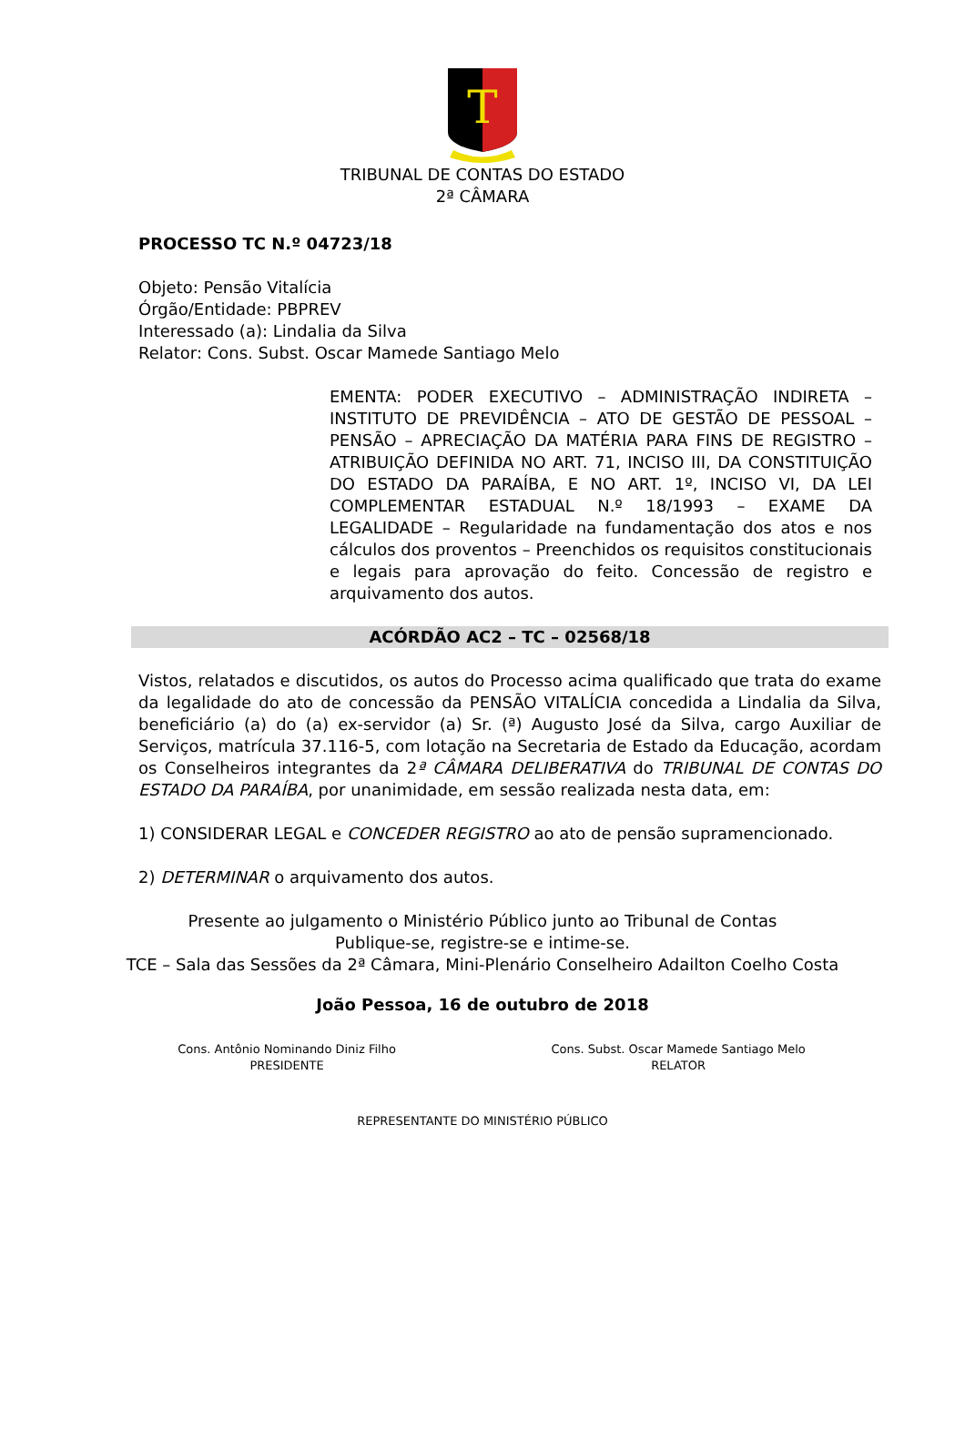T
TRIBUNAL DE CONTAS DO ESTADO
2ª CÂMARA
PROCESSO TC N.º 04723/18
Objeto: Pensão Vitalícia
Órgão/Entidade: PBPREV
Interessado (a): Lindalia da Silva
Relator: Cons. Subst. Oscar Mamede Santiago Melo
EMENTA: PODER EXECUTIVO – ADMINISTRAÇÃO INDIRETA – INSTITUTO DE PREVIDÊNCIA – ATO DE GESTÃO DE PESSOAL – PENSÃO – APRECIAÇÃO DA MATÉRIA PARA FINS DE REGISTRO – ATRIBUIÇÃO DEFINIDA NO ART. 71, INCISO III, DA CONSTITUIÇÃO DO ESTADO DA PARAÍBA, E NO ART. 1º, INCISO VI, DA LEI COMPLEMENTAR ESTADUAL N.º 18/1993 – EXAME DA LEGALIDADE – Regularidade na fundamentação dos atos e nos cálculos dos proventos – Preenchidos os requisitos constitucionais e legais para aprovação do feito. Concessão de registro e arquivamento dos autos.
ACÓRDÃO AC2 – TC – 02568/18
Vistos, relatados e discutidos, os autos do Processo acima qualificado que trata do exame da legalidade do ato de concessão da PENSÃO VITALÍCIA concedida a Lindalia da Silva, beneficiário (a) do (a) ex-servidor (a) Sr. (ª) Augusto José da Silva, cargo Auxiliar de Serviços, matrícula 37.116-5, com lotação na Secretaria de Estado da Educação, acordam os Conselheiros integrantes da 2ª CÂMARA DELIBERATIVA do TRIBUNAL DE CONTAS DO ESTADO DA PARAÍBA, por unanimidade, em sessão realizada nesta data, em:
1) CONSIDERAR LEGAL e CONCEDER REGISTRO ao ato de pensão supramencionado.
2) DETERMINAR o arquivamento dos autos.
Presente ao julgamento o Ministério Público junto ao Tribunal de Contas
Publique-se, registre-se e intime-se.
TCE – Sala das Sessões da 2ª Câmara, Mini-Plenário Conselheiro Adailton Coelho Costa
João Pessoa, 16 de outubro de 2018
Cons. Antônio Nominando Diniz Filho
PRESIDENTE
Cons. Subst. Oscar Mamede Santiago Melo
RELATOR
REPRESENTANTE DO MINISTÉRIO PÚBLICO